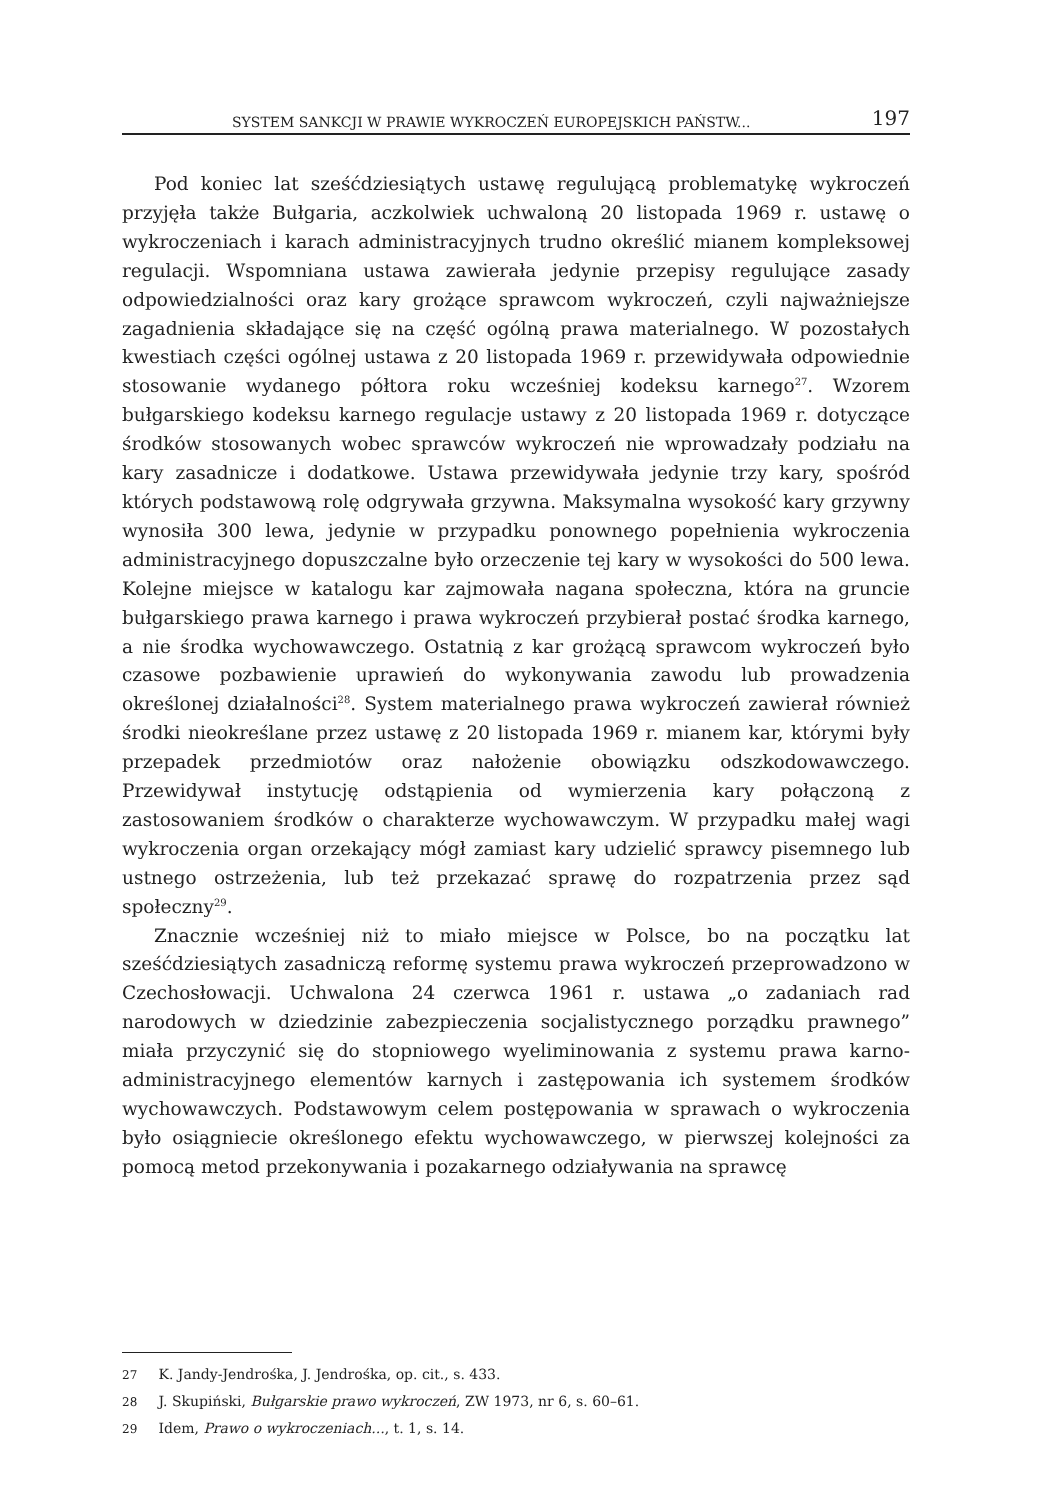SYSTEM SANKCJI W PRAWIE WYKROCZEŃ EUROPEJSKICH PAŃSTW... 197
Pod koniec lat sześćdziesiątych ustawę regulującą problematykę wykroczeń przyjęła także Bułgaria, aczkolwiek uchwaloną 20 listopada 1969 r. ustawę o wykroczeniach i karach administracyjnych trudno określić mianem kompleksowej regulacji. Wspomniana ustawa zawierała jedynie przepisy regulujące zasady odpowiedzialności oraz kary grożące sprawcom wykroczeń, czyli najważniejsze zagadnienia składające się na część ogólną prawa materialnego. W pozostałych kwestiach części ogólnej ustawa z 20 listopada 1969 r. przewidywała odpowiednie stosowanie wydanego półtora roku wcześniej kodeksu karnego<sup>27</sup>. Wzorem bułgarskiego kodeksu karnego regulacje ustawy z 20 listopada 1969 r. dotyczące środków stosowanych wobec sprawców wykroczeń nie wprowadzały podziału na kary zasadnicze i dodatkowe. Ustawa przewidywała jedynie trzy kary, spośród których podstawową rolę odgrywała grzywna. Maksymalna wysokość kary grzywny wynosiła 300 lewa, jedynie w przypadku ponownego popełnienia wykroczenia administracyjnego dopuszczalne było orzeczenie tej kary w wysokości do 500 lewa. Kolejne miejsce w katalogu kar zajmowała nagana społeczna, która na gruncie bułgarskiego prawa karnego i prawa wykroczeń przybierał postać środka karnego, a nie środka wychowawczego. Ostatnią z kar grożącą sprawcom wykroczeń było czasowe pozbawienie uprawień do wykonywania zawodu lub prowadzenia określonej działalności<sup>28</sup>. System materialnego prawa wykroczeń zawierał również środki nieokreślane przez ustawę z 20 listopada 1969 r. mianem kar, którymi były przepadek przedmiotów oraz nałożenie obowiązku odszkodowawczego. Przewidywał instytucję odstąpienia od wymierzenia kary połączoną z zastosowaniem środków o charakterze wychowawczym. W przypadku małej wagi wykroczenia organ orzekający mógł zamiast kary udzielić sprawcy pisemnego lub ustnego ostrzeżenia, lub też przekazać sprawę do rozpatrzenia przez sąd społeczny<sup>29</sup>.
Znacznie wcześniej niż to miało miejsce w Polsce, bo na początku lat sześćdziesiątych zasadniczą reformę systemu prawa wykroczeń przeprowadzono w Czechosłowacji. Uchwalona 24 czerwca 1961 r. ustawa „o zadaniach rad narodowych w dziedzinie zabezpieczenia socjalistycznego porządku prawnego” miała przyczynić się do stopniowego wyeliminowania z systemu prawa karno-administracyjnego elementów karnych i zastępowania ich systemem środków wychowawczych. Podstawowym celem postępowania w sprawach o wykroczenia było osiągniecie określonego efektu wychowawczego, w pierwszej kolejności za pomocą metod przekonywania i pozakarnego odziaływania na sprawcę
27 K. Jandy-Jendrośka, J. Jendrośka, op. cit., s. 433.
28 J. Skupiński, Bułgarskie prawo wykroczeń, ZW 1973, nr 6, s. 60–61.
29 Idem, Prawo o wykroczeniach..., t. 1, s. 14.